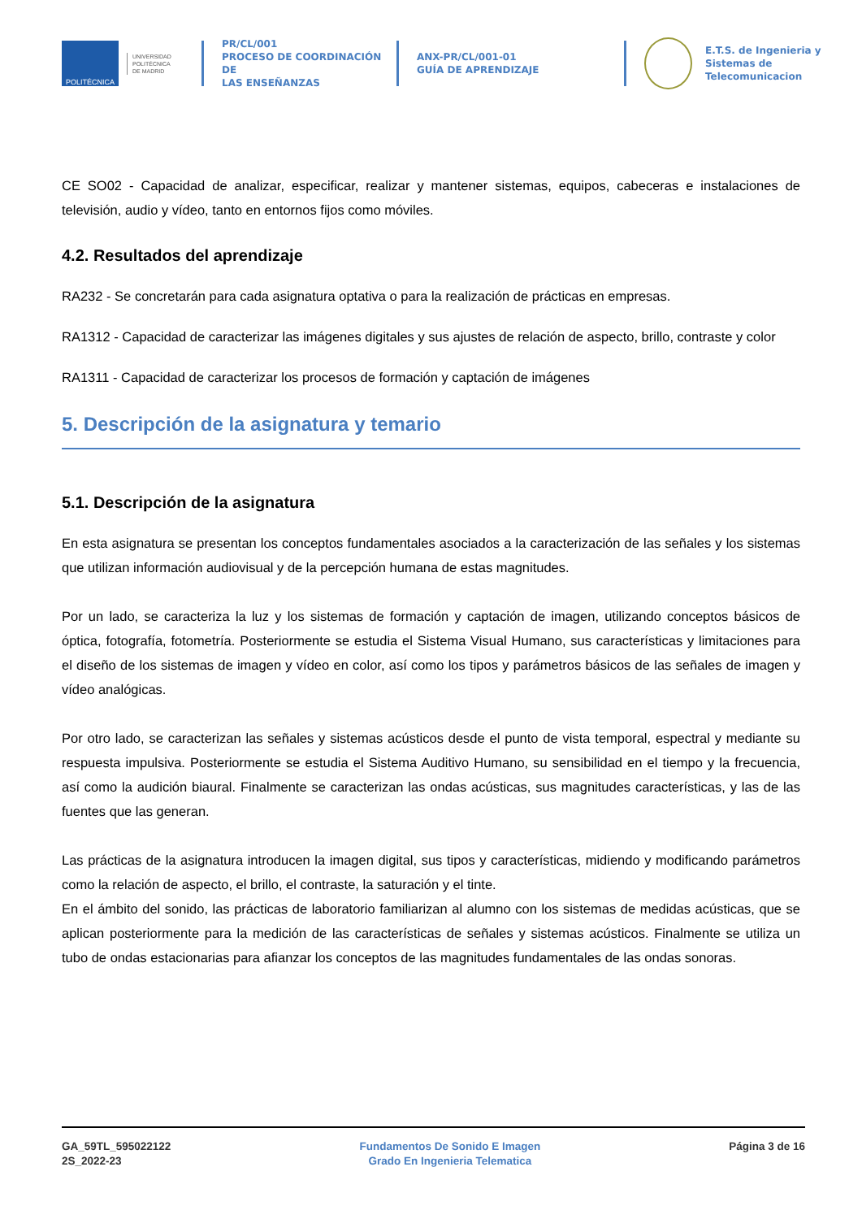POLITÉCNICA
UNIVERSIDAD
POLITÉCNICA
DE MADRID
PR/CL/001
PROCESO DE COORDINACIÓN DE
LAS ENSEÑANZAS
ANX-PR/CL/001-01
GUÍA DE APRENDIZAJE
E.T.S. de Ingenieria y
Sistemas de
Telecomunicacion
CE SO02 - Capacidad de analizar, especificar, realizar y mantener sistemas, equipos, cabeceras e instalaciones de televisión, audio y vídeo, tanto en entornos fijos como móviles.
4.2. Resultados del aprendizaje
RA232 - Se concretarán para cada asignatura optativa o para la realización de prácticas en empresas.
RA1312 - Capacidad de caracterizar las imágenes digitales y sus ajustes de relación de aspecto, brillo, contraste y color
RA1311 - Capacidad de caracterizar los procesos de formación y captación de imágenes
5. Descripción de la asignatura y temario
5.1. Descripción de la asignatura
En esta asignatura se presentan los conceptos fundamentales asociados a la caracterización de las señales y los sistemas que utilizan información audiovisual y de la percepción humana de estas magnitudes.
Por un lado, se caracteriza la luz y los sistemas de formación y captación de imagen, utilizando conceptos básicos de óptica, fotografía, fotometría. Posteriormente se estudia el Sistema Visual Humano, sus características y limitaciones para el diseño de los sistemas de imagen y vídeo en color, así como los tipos y parámetros básicos de las señales de imagen y vídeo analógicas.
Por otro lado, se caracterizan las señales y sistemas acústicos desde el punto de vista temporal, espectral y mediante su respuesta impulsiva. Posteriormente se estudia el Sistema Auditivo Humano, su sensibilidad en el tiempo y la frecuencia, así como la audición biaural. Finalmente se caracterizan las ondas acústicas, sus magnitudes características, y las de las fuentes que las generan.
Las prácticas de la asignatura introducen la imagen digital, sus tipos y características, midiendo y modificando parámetros como la relación de aspecto, el brillo, el contraste, la saturación y el tinte.
En el ámbito del sonido, las prácticas de laboratorio familiarizan al alumno con los sistemas de medidas acústicas, que se aplican posteriormente para la medición de las características de señales y sistemas acústicos. Finalmente se utiliza un tubo de ondas estacionarias para afianzar los conceptos de las magnitudes fundamentales de las ondas sonoras.
GA_59TL_595022122
2S_2022-23
Fundamentos De Sonido E Imagen
Grado En Ingenieria Telematica
Página 3 de 16